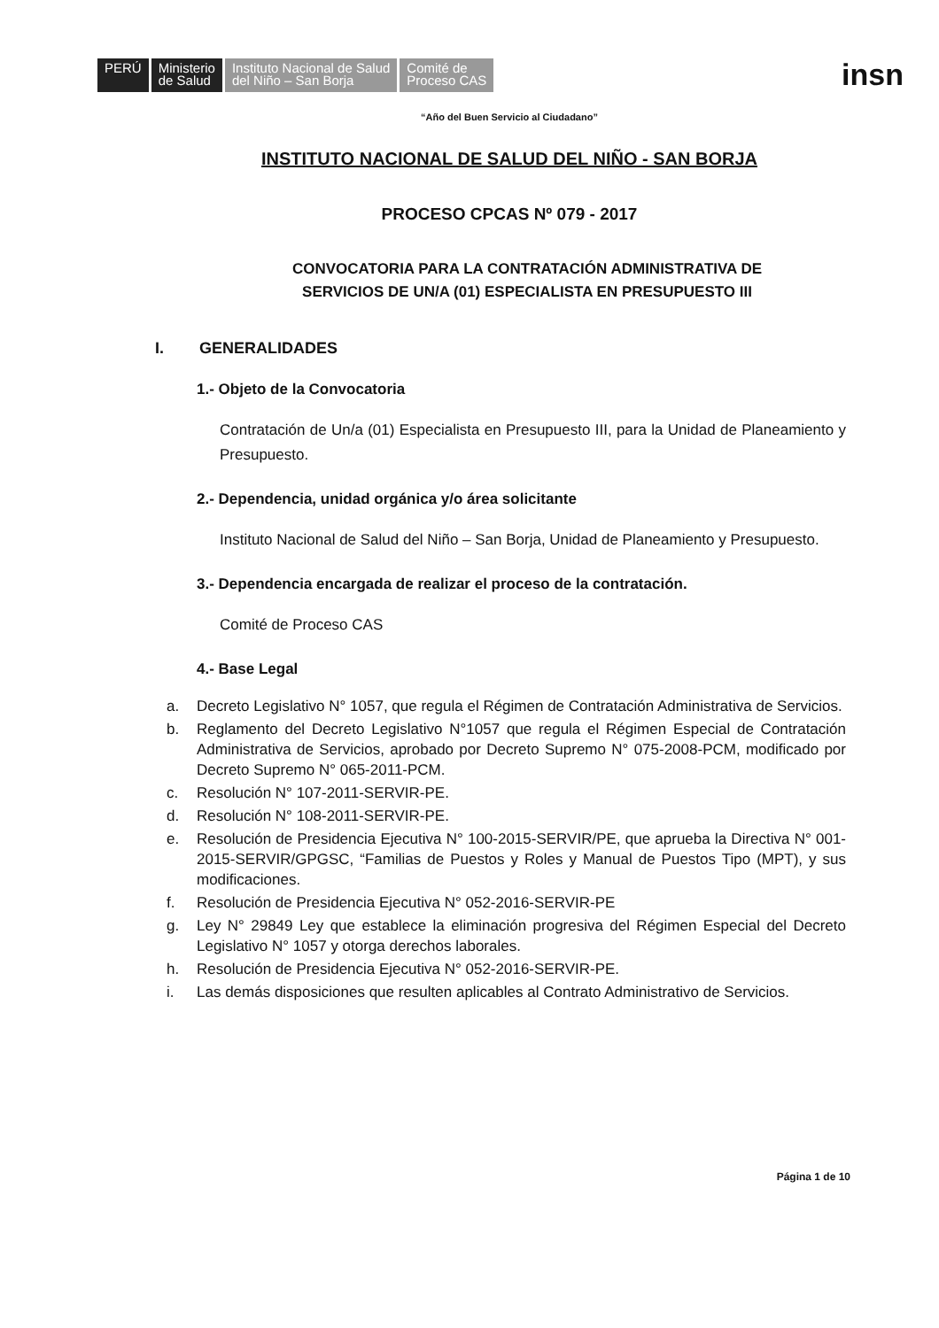PERÚ Ministerio
de Salud Instituto Nacional de Salud
del Niño – San Borja Comité de
Proceso CAS insn
“Año del Buen Servicio al Ciudadano”
INSTITUTO NACIONAL DE SALUD DEL NIÑO - SAN BORJA
PROCESO CPCAS Nº 079 - 2017
CONVOCATORIA PARA LA CONTRATACIÓN ADMINISTRATIVA DE
SERVICIOS DE UN/A (01) ESPECIALISTA EN PRESUPUESTO III
I. GENERALIDADES
1.- Objeto de la Convocatoria
Contratación de Un/a (01) Especialista en Presupuesto III, para la Unidad de Planeamiento y Presupuesto.
2.- Dependencia, unidad orgánica y/o área solicitante
Instituto Nacional de Salud del Niño – San Borja, Unidad de Planeamiento y Presupuesto.
3.- Dependencia encargada de realizar el proceso de la contratación.
Comité de Proceso CAS
4.- Base Legal
a. Decreto Legislativo N° 1057, que regula el Régimen de Contratación Administrativa de Servicios.
b. Reglamento del Decreto Legislativo N°1057 que regula el Régimen Especial de Contratación Administrativa de Servicios, aprobado por Decreto Supremo N° 075-2008-PCM, modificado por Decreto Supremo N° 065-2011-PCM.
c. Resolución N° 107-2011-SERVIR-PE.
d. Resolución N° 108-2011-SERVIR-PE.
e. Resolución de Presidencia Ejecutiva N° 100-2015-SERVIR/PE, que aprueba la Directiva N° 001-2015-SERVIR/GPGSC, “Familias de Puestos y Roles y Manual de Puestos Tipo (MPT), y sus modificaciones.
f. Resolución de Presidencia Ejecutiva N° 052-2016-SERVIR-PE
g. Ley N° 29849 Ley que establece la eliminación progresiva del Régimen Especial del Decreto Legislativo N° 1057 y otorga derechos laborales.
h. Resolución de Presidencia Ejecutiva N° 052-2016-SERVIR-PE.
i. Las demás disposiciones que resulten aplicables al Contrato Administrativo de Servicios.
Página 1 de 10